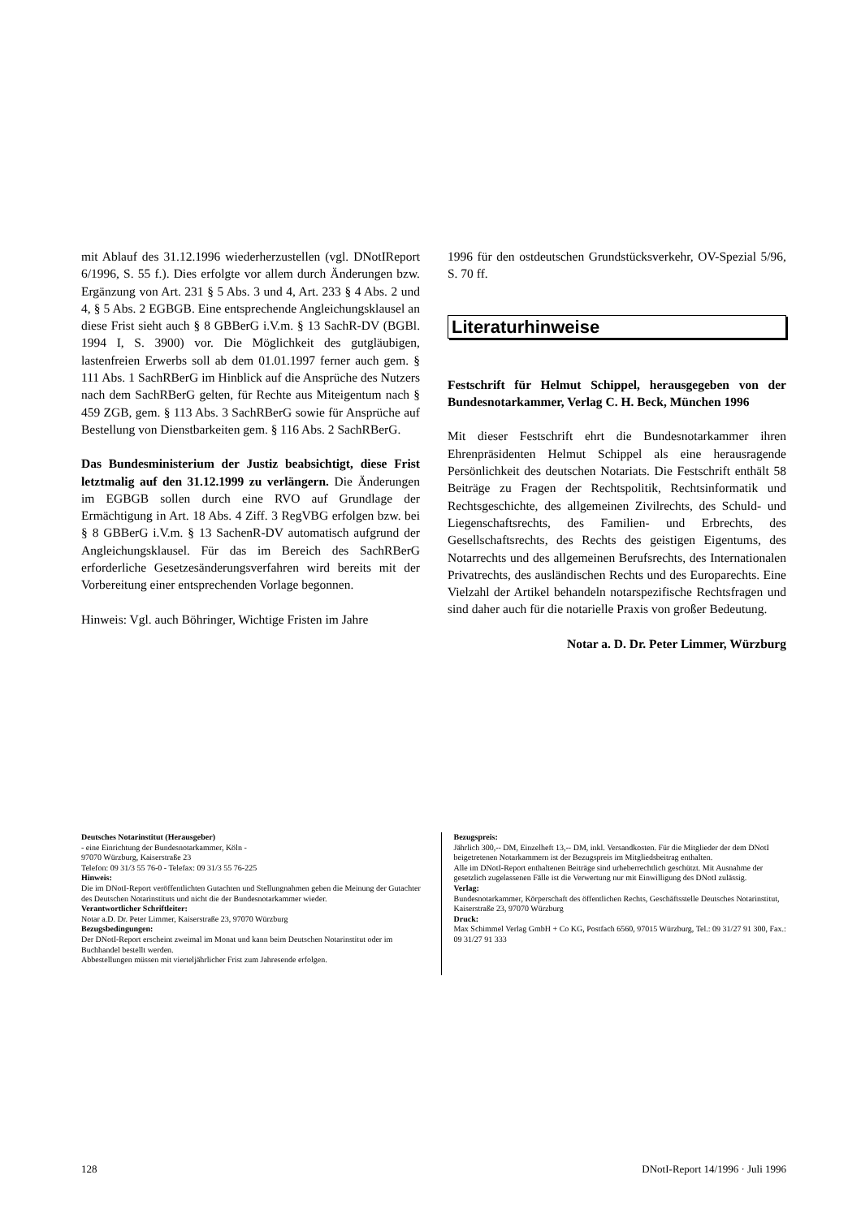mit Ablauf des 31.12.1996 wiederherzustellen (vgl. DNotIReport 6/1996, S. 55 f.). Dies erfolgte vor allem durch Änderungen bzw. Ergänzung von Art. 231 § 5 Abs. 3 und 4, Art. 233 § 4 Abs. 2 und 4, § 5 Abs. 2 EGBGB. Eine entsprechende Angleichungsklausel an diese Frist sieht auch § 8 GBBerG i.V.m. § 13 SachR-DV (BGBl. 1994 I, S. 3900) vor. Die Möglichkeit des gutgläubigen, lastenfreien Erwerbs soll ab dem 01.01.1997 ferner auch gem. § 111 Abs. 1 SachRBerG im Hinblick auf die Ansprüche des Nutzers nach dem SachRBerG gelten, für Rechte aus Miteigentum nach § 459 ZGB, gem. § 113 Abs. 3 SachRBerG sowie für Ansprüche auf Bestellung von Dienstbarkeiten gem. § 116 Abs. 2 SachRBerG.
Das Bundesministerium der Justiz beabsichtigt, diese Frist letztmalig auf den 31.12.1999 zu verlängern. Die Änderungen im EGBGB sollen durch eine RVO auf Grundlage der Ermächtigung in Art. 18 Abs. 4 Ziff. 3 RegVBG erfolgen bzw. bei § 8 GBBerG i.V.m. § 13 SachenR-DV automatisch aufgrund der Angleichungsklausel. Für das im Bereich des SachRBerG erforderliche Gesetzesänderungsverfahren wird bereits mit der Vorbereitung einer entsprechenden Vorlage begonnen.
Hinweis: Vgl. auch Böhringer, Wichtige Fristen im Jahre
1996 für den ostdeutschen Grundstücksverkehr, OV-Spezial 5/96, S. 70 ff.
Literaturhinweise
Festschrift für Helmut Schippel, herausgegeben von der Bundesnotarkammer, Verlag C. H. Beck, München 1996
Mit dieser Festschrift ehrt die Bundesnotarkammer ihren Ehrenpräsidenten Helmut Schippel als eine herausragende Persönlichkeit des deutschen Notariats. Die Festschrift enthält 58 Beiträge zu Fragen der Rechtspolitik, Rechtsinformatik und Rechtsgeschichte, des allgemeinen Zivilrechts, des Schuld- und Liegenschaftsrechts, des Familien- und Erbrechts, des Gesellschaftsrechts, des Rechts des geistigen Eigentums, des Notarrechts und des allgemeinen Berufsrechts, des Internationalen Privatrechts, des ausländischen Rechts und des Europarechts. Eine Vielzahl der Artikel behandeln notarspezifische Rechtsfragen und sind daher auch für die notarielle Praxis von großer Bedeutung.
Notar a. D. Dr. Peter Limmer, Würzburg
Deutsches Notarinstitut (Herausgeber)
- eine Einrichtung der Bundesnotarkammer, Köln -
97070 Würzburg, Kaiserstraße 23
Telefon: 09 31/3 55 76-0 - Telefax: 09 31/3 55 76-225
Hinweis:
Die im DNotI-Report veröffentlichten Gutachten und Stellungnahmen geben die Meinung der Gutachter des Deutschen Notarinstituts und nicht die der Bundesnotarkammer wieder.
Verantwortlicher Schriftleiter:
Notar a.D. Dr. Peter Limmer, Kaiserstraße 23, 97070 Würzburg
Bezugsbedingungen:
Der DNotI-Report erscheint zweimal im Monat und kann beim Deutschen Notarinstitut oder im Buchhandel bestellt werden.
Abbestellungen müssen mit vierteljährlicher Frist zum Jahresende erfolgen.
Bezugspreis:
Jährlich 300,-- DM, Einzelheft 13,-- DM, inkl. Versandkosten. Für die Mitglieder der dem DNotI beigetretenen Notarkammern ist der Bezugspreis im Mitgliedsbeitrag enthalten.
Alle im DNotI-Report enthaltenen Beiträge sind urheberrechtlich geschützt. Mit Ausnahme der gesetzlich zugelassenen Fälle ist die Verwertung nur mit Einwilligung des DNotI zulässig.
Verlag:
Bundesnotarkammer, Körperschaft des öffentlichen Rechts, Geschäftsstelle Deutsches Notarinstitut, Kaiserstraße 23, 97070 Würzburg
Druck:
Max Schimmel Verlag GmbH + Co KG, Postfach 6560, 97015 Würzburg, Tel.: 09 31/27 91 300, Fax.: 09 31/27 91 333
128 DNotI-Report 14/1996 · Juli 1996